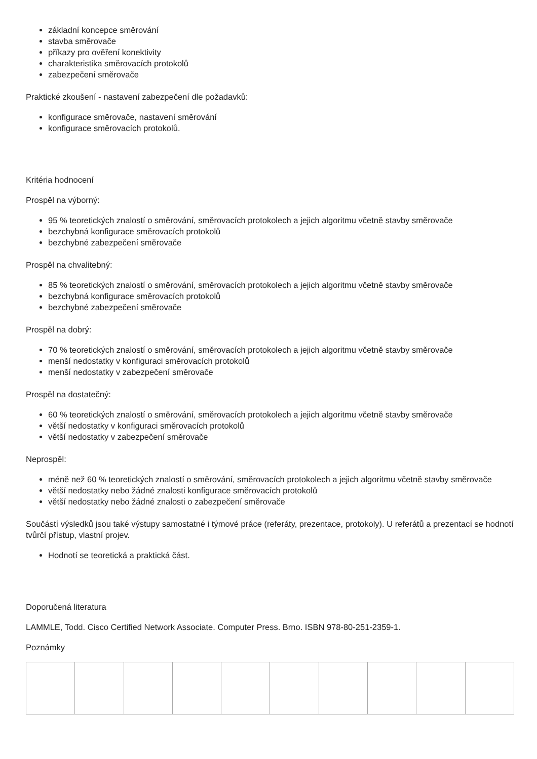základní koncepce směrování
stavba směrovače
příkazy pro ověření konektivity
charakteristika směrovacích protokolů
zabezpečení směrovače
Praktické zkoušení - nastavení zabezpečení dle požadavků:
konfigurace směrovače, nastavení směrování
konfigurace směrovacích protokolů.
Kritéria hodnocení
Prospěl na výborný:
95 % teoretických znalostí o směrování, směrovacích protokolech a jejich algoritmu včetně stavby směrovače
bezchybná konfigurace směrovacích protokolů
bezchybné zabezpečení směrovače
Prospěl na chvalitebný:
85 % teoretických znalostí o směrování, směrovacích protokolech a jejich algoritmu včetně stavby směrovače
bezchybná konfigurace směrovacích protokolů
bezchybné zabezpečení směrovače
Prospěl na dobrý:
70 % teoretických znalostí o směrování, směrovacích protokolech a jejich algoritmu včetně stavby směrovače
menší nedostatky v konfiguraci směrovacích protokolů
menší nedostatky v zabezpečení směrovače
Prospěl na dostatečný:
60 % teoretických znalostí o směrování, směrovacích protokolech a jejich algoritmu včetně stavby směrovače
větší nedostatky v konfiguraci směrovacích protokolů
větší nedostatky v zabezpečení směrovače
Neprospěl:
méně než 60 % teoretických znalostí o směrování, směrovacích protokolech a jejich algoritmu včetně stavby směrovače
větší nedostatky nebo žádné znalosti konfigurace směrovacích protokolů
větší nedostatky nebo žádné znalosti o zabezpečení směrovače
Součástí výsledků jsou také výstupy samostatné i týmové práce (referáty, prezentace, protokoly). U referátů a prezentací se hodnotí tvůrčí přístup, vlastní projev.
Hodnotí se teoretická a praktická část.
Doporučená literatura
LAMMLE, Todd. Cisco Certified Network Associate. Computer Press. Brno. ISBN 978-80-251-2359-1.
Poznámky